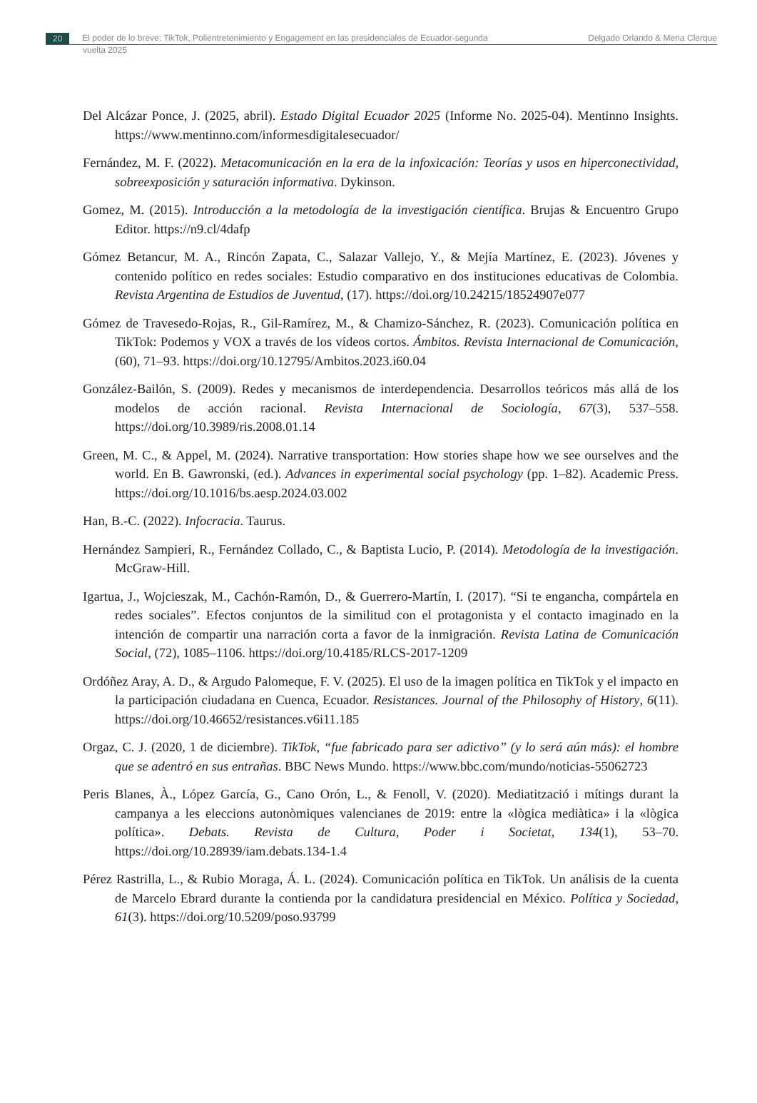20 El poder de lo breve: TikTok, Polientretenimiento y Engagement en las presidenciales de Ecuador-segunda Delgado Orlando & Mena Clerque
vuelta 2025
Del Alcázar Ponce, J. (2025, abril). Estado Digital Ecuador 2025 (Informe No. 2025-04). Mentinno Insights. https://www.mentinno.com/informesdigitalesecuador/
Fernández, M. F. (2022). Metacomunicación en la era de la infoxicación: Teorías y usos en hiperconectividad, sobreexposición y saturación informativa. Dykinson.
Gomez, M. (2015). Introducción a la metodología de la investigación científica. Brujas & Encuentro Grupo Editor. https://n9.cl/4dafp
Gómez Betancur, M. A., Rincón Zapata, C., Salazar Vallejo, Y., & Mejía Martínez, E. (2023). Jóvenes y contenido político en redes sociales: Estudio comparativo en dos instituciones educativas de Colombia. Revista Argentina de Estudios de Juventud, (17). https://doi.org/10.24215/18524907e077
Gómez de Travesedo-Rojas, R., Gil-Ramírez, M., & Chamizo-Sánchez, R. (2023). Comunicación política en TikTok: Podemos y VOX a través de los vídeos cortos. Ámbitos. Revista Internacional de Comunicación, (60), 71–93. https://doi.org/10.12795/Ambitos.2023.i60.04
González-Bailón, S. (2009). Redes y mecanismos de interdependencia. Desarrollos teóricos más allá de los modelos de acción racional. Revista Internacional de Sociología, 67(3), 537–558. https://doi.org/10.3989/ris.2008.01.14
Green, M. C., & Appel, M. (2024). Narrative transportation: How stories shape how we see ourselves and the world. En B. Gawronski, (ed.). Advances in experimental social psychology (pp. 1–82). Academic Press. https://doi.org/10.1016/bs.aesp.2024.03.002
Han, B.-C. (2022). Infocracia. Taurus.
Hernández Sampieri, R., Fernández Collado, C., & Baptista Lucio, P. (2014). Metodología de la investigación. McGraw-Hill.
Igartua, J., Wojcieszak, M., Cachón-Ramón, D., & Guerrero-Martín, I. (2017). “Si te engancha, compártela en redes sociales”. Efectos conjuntos de la similitud con el protagonista y el contacto imaginado en la intención de compartir una narración corta a favor de la inmigración. Revista Latina de Comunicación Social, (72), 1085–1106. https://doi.org/10.4185/RLCS-2017-1209
Ordóñez Aray, A. D., & Argudo Palomeque, F. V. (2025). El uso de la imagen política en TikTok y el impacto en la participación ciudadana en Cuenca, Ecuador. Resistances. Journal of the Philosophy of History, 6(11). https://doi.org/10.46652/resistances.v6i11.185
Orgaz, C. J. (2020, 1 de diciembre). TikTok, “fue fabricado para ser adictivo” (y lo será aún más): el hombre que se adentró en sus entrañas. BBC News Mundo. https://www.bbc.com/mundo/noticias-55062723
Peris Blanes, À., López García, G., Cano Orón, L., & Fenoll, V. (2020). Mediatització i mítings durant la campanya a les eleccions autonòmiques valencianes de 2019: entre la «lògica mediàtica» i la «lògica política». Debats. Revista de Cultura, Poder i Societat, 134(1), 53–70. https://doi.org/10.28939/iam.debats.134-1.4
Pérez Rastrilla, L., & Rubio Moraga, Á. L. (2024). Comunicación política en TikTok. Un análisis de la cuenta de Marcelo Ebrard durante la contienda por la candidatura presidencial en México. Política y Sociedad, 61(3). https://doi.org/10.5209/poso.93799